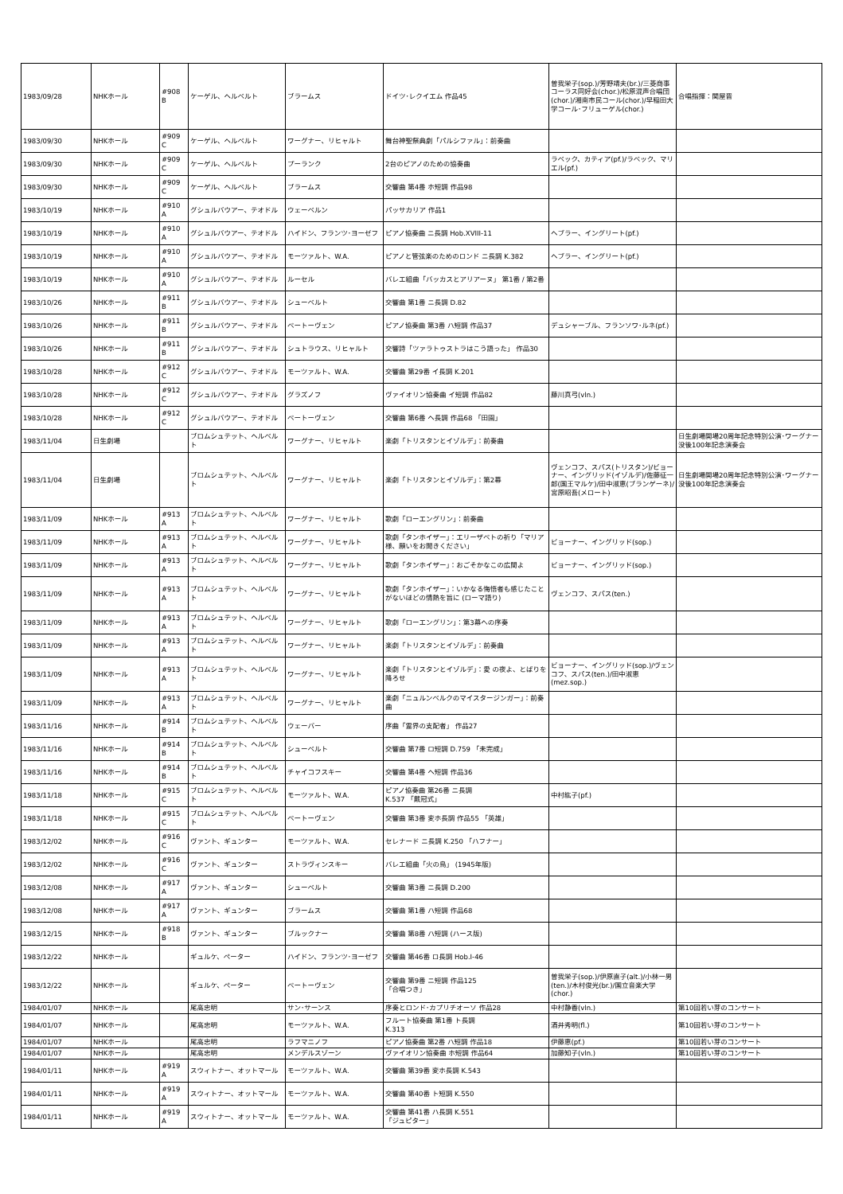| 1983/09/28 | NHKホール | #908 B | ケーゲル、ヘルベルト | ブラームス | ドイツ･レクイエム 作品45 | 曽我栄子(sop.)/芳野靖夫(br.)/三菱商事コーラス同好会(chor.)/松原混声合唱団(chor.)/湘南市民コール(chor.)/早稲田大学コール･フリューゲル(chor.) | 合唱指揮：関屋晋 |
| 1983/09/30 | NHKホール | #909 C | ケーゲル、ヘルベルト | ワーグナー、リヒャルト | 舞台神聖祭典劇「パルシファル」：前奏曲 | | |
| 1983/09/30 | NHKホール | #909 C | ケーゲル、ヘルベルト | プーランク | 2台のピアノのための協奏曲 | ラベック、カティア(pf.)/ラベック、マリエル(pf.) | |
| 1983/09/30 | NHKホール | #909 C | ケーゲル、ヘルベルト | ブラームス | 交響曲 第4番 ホ短調 作品98 | | |
| 1983/10/19 | NHKホール | #910 A | グシュルバウアー、テオドル | ウェーベルン | パッサカリア 作品1 | | |
| 1983/10/19 | NHKホール | #910 A | グシュルバウアー、テオドル | ハイドン、フランツ･ヨーゼフ | ピアノ協奏曲 ニ長調 Hob.XVIII-11 | ヘブラー、イングリート(pf.) | |
| 1983/10/19 | NHKホール | #910 A | グシュルバウアー、テオドル | モーツァルト、W.A. | ピアノと管弦楽のためのロンド ニ長調 K.382 | ヘブラー、イングリート(pf.) | |
| 1983/10/19 | NHKホール | #910 A | グシュルバウアー、テオドル | ルーセル | バレエ組曲「バッカスとアリアーヌ」 第1番 / 第2番 | | |
| 1983/10/26 | NHKホール | #911 B | グシュルバウアー、テオドル | シューベルト | 交響曲 第1番 ニ長調 D.82 | | |
| 1983/10/26 | NHKホール | #911 B | グシュルバウアー、テオドル | ベートーヴェン | ピアノ協奏曲 第3番 ハ短調 作品37 | デュシャーブル、フランソワ･ルネ(pf.) | |
| 1983/10/26 | NHKホール | #911 B | グシュルバウアー、テオドル | シュトラウス、リヒャルト | 交響詩「ツァラトゥストラはこう語った」 作品30 | | |
| 1983/10/28 | NHKホール | #912 C | グシュルバウアー、テオドル | モーツァルト、W.A. | 交響曲 第29番 イ長調 K.201 | | |
| 1983/10/28 | NHKホール | #912 C | グシュルバウアー、テオドル | グラズノフ | ヴァイオリン協奏曲 イ短調 作品82 | 藤川真弓(vln.) | |
| 1983/10/28 | NHKホール | #912 C | グシュルバウアー、テオドル | ベートーヴェン | 交響曲 第6番 ヘ長調 作品68 「田園」 | | |
| 1983/11/04 | 日生劇場 | | ブロムシュテット、ヘルベルト | ワーグナー、リヒャルト | 楽劇「トリスタンとイゾルデ」：前奏曲 | | 日生劇場開場20周年記念特別公演･ワーグナー没後100年記念演奏会 |
| 1983/11/04 | 日生劇場 | | ブロムシュテット、ヘルベルト | ワーグナー、リヒャルト | 楽劇「トリスタンとイゾルデ」：第2幕 | ヴェンコフ、スパス(トリスタン)/ビョーナー、イングリッド(イゾルデ)/佐藤征一郎(国王マルケ)/田中淑恵(ブランゲーネ)/宮原昭吾(メロート) | 日生劇場開場20周年記念特別公演･ワーグナー没後100年記念演奏会 |
| 1983/11/09 | NHKホール | #913 A | ブロムシュテット、ヘルベルト | ワーグナー、リヒャルト | 歌劇「ローエングリン」：前奏曲 | | |
| 1983/11/09 | NHKホール | #913 A | ブロムシュテット、ヘルベルト | ワーグナー、リヒャルト | 歌劇「タンホイザー」：エリーザベトの祈り「マリア様、願いをお聞きください」 | ビョーナー、イングリッド(sop.) | |
| 1983/11/09 | NHKホール | #913 A | ブロムシュテット、ヘルベルト | ワーグナー、リヒャルト | 歌劇「タンホイザー」：おごそかなこの広間よ | ビョーナー、イングリッド(sop.) | |
| 1983/11/09 | NHKホール | #913 A | ブロムシュテット、ヘルベルト | ワーグナー、リヒャルト | 歌劇「タンホイザー」：いかなる悔悟者も感じたことがないほどの情熱を旨に (ローマ語り) | ヴェンコフ、スパス(ten.) | |
| 1983/11/09 | NHKホール | #913 A | ブロムシュテット、ヘルベルト | ワーグナー、リヒャルト | 歌劇「ローエングリン」：第3幕への序奏 | | |
| 1983/11/09 | NHKホール | #913 A | ブロムシュテット、ヘルベルト | ワーグナー、リヒャルト | 楽劇「トリスタンとイゾルデ」：前奏曲 | | |
| 1983/11/09 | NHKホール | #913 A | ブロムシュテット、ヘルベルト | ワーグナー、リヒャルト | 楽劇「トリスタンとイゾルデ」：愛 の夜よ、とばりを降ろせ | ビョーナー、イングリッド(sop.)/ヴェンコフ、スパス(ten.)/田中淑恵(mez.sop.) | |
| 1983/11/09 | NHKホール | #913 A | ブロムシュテット、ヘルベルト | ワーグナー、リヒャルト | 楽劇「ニュルンベルクのマイスタージンガー」：前奏曲 | | |
| 1983/11/16 | NHKホール | #914 B | ブロムシュテット、ヘルベルト | ウェーバー | 序曲「霊界の支配者」 作品27 | | |
| 1983/11/16 | NHKホール | #914 B | ブロムシュテット、ヘルベルト | シューベルト | 交響曲 第7番 ロ短調 D.759 「未完成」 | | |
| 1983/11/16 | NHKホール | #914 B | ブロムシュテット、ヘルベルト | チャイコフスキー | 交響曲 第4番 ヘ短調 作品36 | | |
| 1983/11/18 | NHKホール | #915 C | ブロムシュテット、ヘルベルト | モーツァルト、W.A. | ピアノ協奏曲 第26番 ニ長調 K.537 「戴冠式」 | 中村紘子(pf.) | |
| 1983/11/18 | NHKホール | #915 C | ブロムシュテット、ヘルベルト | ベートーヴェン | 交響曲 第3番 変ホ長調 作品55 「英雄」 | | |
| 1983/12/02 | NHKホール | #916 C | ヴァント、ギュンター | モーツァルト、W.A. | セレナード ニ長調 K.250 「ハフナー」 | | |
| 1983/12/02 | NHKホール | #916 C | ヴァント、ギュンター | ストラヴィンスキー | バレエ組曲「火の鳥」 (1945年版) | | |
| 1983/12/08 | NHKホール | #917 A | ヴァント、ギュンター | シューベルト | 交響曲 第3番 ニ長調 D.200 | | |
| 1983/12/08 | NHKホール | #917 A | ヴァント、ギュンター | ブラームス | 交響曲 第1番 ハ短調 作品68 | | |
| 1983/12/15 | NHKホール | #918 B | ヴァント、ギュンター | ブルックナー | 交響曲 第8番 ハ短調 (ハース版) | | |
| 1983/12/22 | NHKホール | | ギュルケ、ペーター | ハイドン、フランツ･ヨーゼフ | 交響曲 第46番 ロ長調 Hob.I-46 | | |
| 1983/12/22 | NHKホール | | ギュルケ、ペーター | ベートーヴェン | 交響曲 第9番 ニ短調 作品125 「合唱つき」 | 曽我栄子(sop.)/伊原直子(alt.)/小林一男(ten.)/木村俊光(br.)/国立音楽大学(chor.) | |
| 1984/01/07 | NHKホール | | 尾高忠明 | サン･サーンス | 序奏とロンド･カプリチオーソ 作品28 | 中村静香(vln.) | 第10回若い芽のコンサート |
| 1984/01/07 | NHKホール | | 尾高忠明 | モーツァルト、W.A. | フルート協奏曲 第1番 ト長調 K.313 | 酒井秀明(fl.) | 第10回若い芽のコンサート |
| 1984/01/07 | NHKホール | | 尾高忠明 | ラフマニノフ | ピアノ協奏曲 第2番 ハ短調 作品18 | 伊藤恵(pf.) | 第10回若い芽のコンサート |
| 1984/01/07 | NHKホール | | 尾高忠明 | メンデルスゾーン | ヴァイオリン協奏曲 ホ短調 作品64 | 加藤知子(vln.) | 第10回若い芽のコンサート |
| 1984/01/11 | NHKホール | #919 A | スウィトナー、オットマール | モーツァルト、W.A. | 交響曲 第39番 変ホ長調 K.543 | | |
| 1984/01/11 | NHKホール | #919 A | スウィトナー、オットマール | モーツァルト、W.A. | 交響曲 第40番 ト短調 K.550 | | |
| 1984/01/11 | NHKホール | #919 A | スウィトナー、オットマール | モーツァルト、W.A. | 交響曲 第41番 ハ長調 K.551 「ジュピター」 | | |